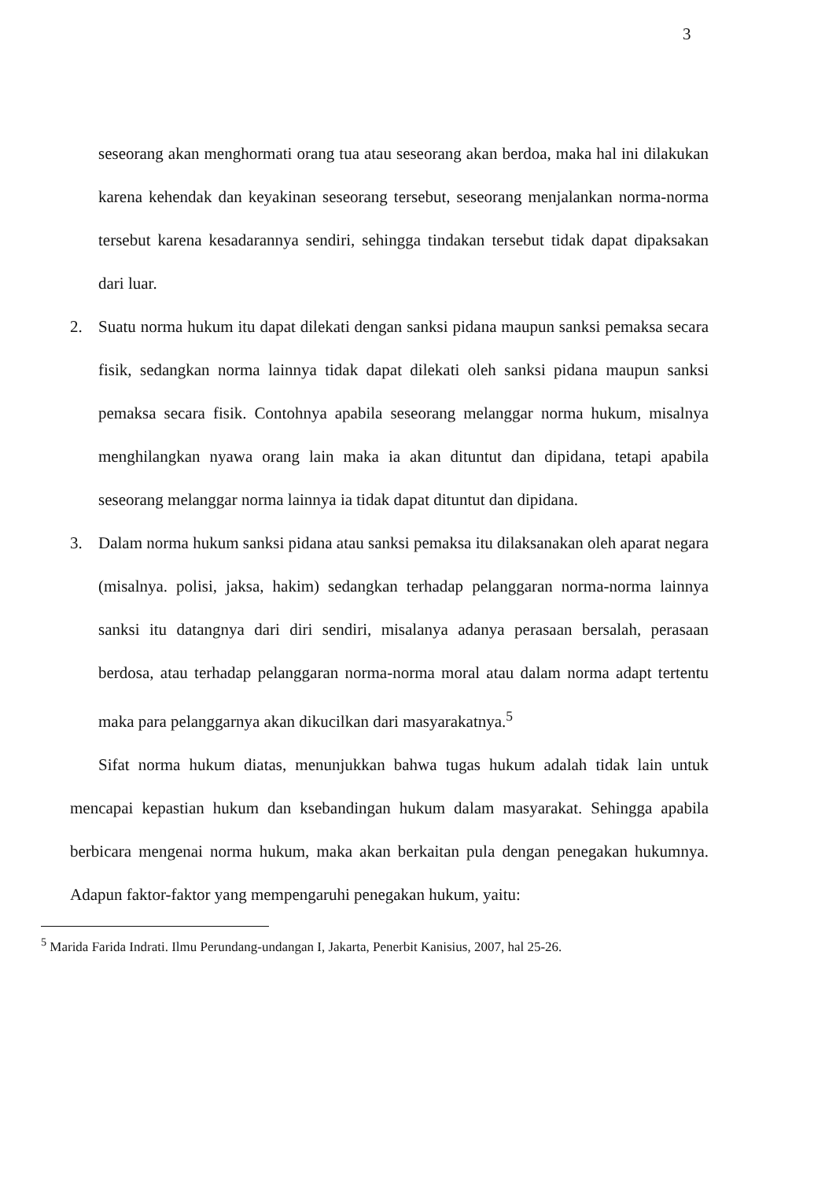3
seseorang akan menghormati orang tua atau seseorang akan berdoa, maka hal ini dilakukan karena kehendak dan keyakinan seseorang tersebut, seseorang menjalankan norma-norma tersebut karena kesadarannya sendiri, sehingga tindakan tersebut tidak dapat dipaksakan dari luar.
2. Suatu norma hukum itu dapat dilekati dengan sanksi pidana maupun sanksi pemaksa secara fisik, sedangkan norma lainnya tidak dapat dilekati oleh sanksi pidana maupun sanksi pemaksa secara fisik. Contohnya apabila seseorang melanggar norma hukum, misalnya menghilangkan nyawa orang lain maka ia akan dituntut dan dipidana, tetapi apabila seseorang melanggar norma lainnya ia tidak dapat dituntut dan dipidana.
3. Dalam norma hukum sanksi pidana atau sanksi pemaksa itu dilaksanakan oleh aparat negara (misalnya. polisi, jaksa, hakim) sedangkan terhadap pelanggaran norma-norma lainnya sanksi itu datangnya dari diri sendiri, misalanya adanya perasaan bersalah, perasaan berdosa, atau terhadap pelanggaran norma-norma moral atau dalam norma adapt tertentu maka para pelanggarnya akan dikucilkan dari masyarakatnya.<sup>5</sup>
Sifat norma hukum diatas, menunjukkan bahwa tugas hukum adalah tidak lain untuk mencapai kepastian hukum dan ksebandingan hukum dalam masyarakat. Sehingga apabila berbicara mengenai norma hukum, maka akan berkaitan pula dengan penegakan hukumnya. Adapun faktor-faktor yang mempengaruhi penegakan hukum, yaitu:
<sup>5</sup> Marida Farida Indrati. Ilmu Perundang-undangan I, Jakarta, Penerbit Kanisius, 2007, hal 25-26.